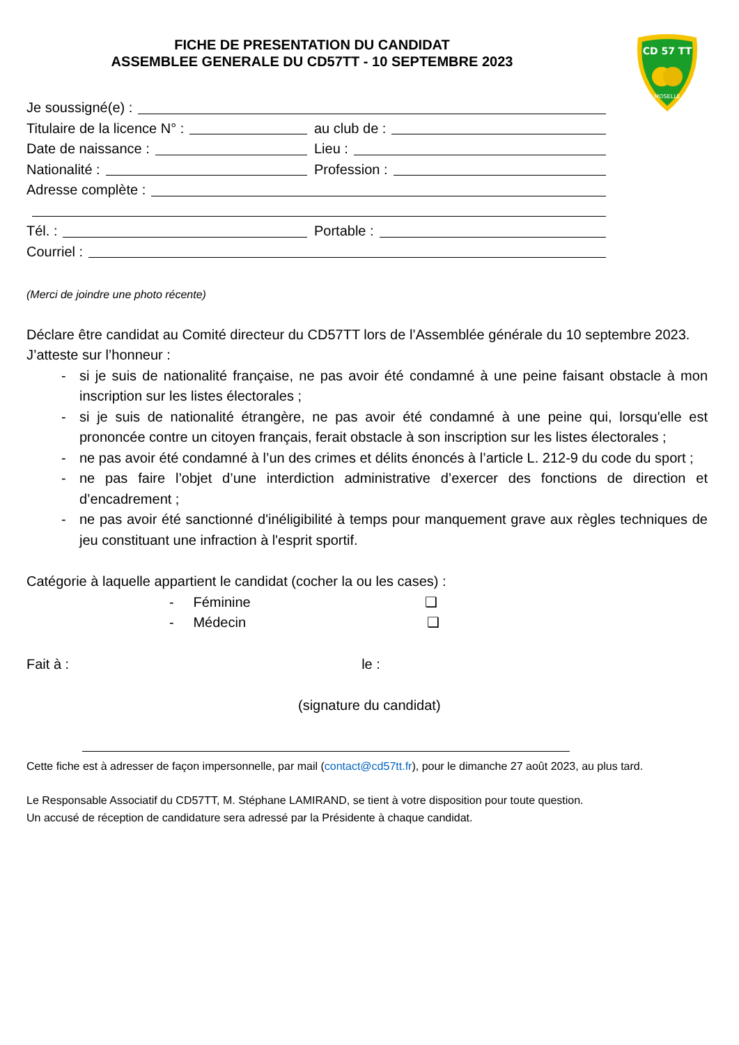CD 57 TT
MOSELLE
FICHE DE PRESENTATION DU CANDIDAT
ASSEMBLEE GENERALE DU CD57TT - 10 SEPTEMBRE 2023
Je soussigné(e) :
Titulaire de la licence N° : au club de :
Date de naissance : Lieu :
Nationalité : Profession :
Adresse complète :
Tél. : Portable :
Courriel :
(Merci de joindre une photo récente)
Déclare être candidat au Comité directeur du CD57TT lors de l’Assemblée générale du 10 septembre 2023.
J’atteste sur l’honneur :
- si je suis de nationalité française, ne pas avoir été condamné à une peine faisant obstacle à mon inscription sur les listes électorales ;
- si je suis de nationalité étrangère, ne pas avoir été condamné à une peine qui, lorsqu'elle est prononcée contre un citoyen français, ferait obstacle à son inscription sur les listes électorales ;
- ne pas avoir été condamné à l’un des crimes et délits énoncés à l’article L. 212-9 du code du sport ;
- ne pas faire l’objet d’une interdiction administrative d’exercer des fonctions de direction et d’encadrement ;
- ne pas avoir été sanctionné d'inéligibilité à temps pour manquement grave aux règles techniques de jeu constituant une infraction à l'esprit sportif.
Catégorie à laquelle appartient le candidat (cocher la ou les cases) :
- Féminine ❑
- Médecin ❑
Fait à : le :
(signature du candidat)
Cette fiche est à adresser de façon impersonnelle, par mail (contact@cd57tt.fr), pour le dimanche 27 août 2023, au plus tard.
Le Responsable Associatif du CD57TT, M. Stéphane LAMIRAND, se tient à votre disposition pour toute question.
Un accusé de réception de candidature sera adressé par la Présidente à chaque candidat.